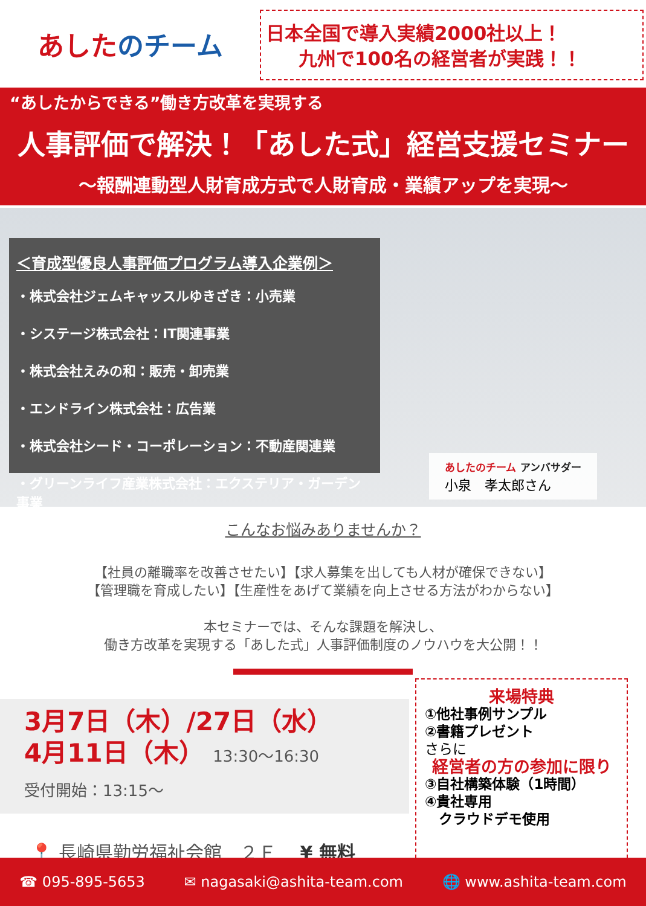あした のチーム
日本全国で導入実績2000社以上！
九州で100名の経営者が実践！！
“あしたからできる”働き方改革を実現する
人事評価で解決！「あした式」経営支援セミナー
～報酬連動型人財育成方式で人財育成・業績アップを実現～
＜育成型優良人事評価プログラム導入企業例＞
・株式会社ジェムキャッスルゆきざき：小売業
・システージ株式会社：IT関連事業
・株式会社えみの和：販売・卸売業
・エンドライン株式会社：広告業
・株式会社シード・コーポレーション：不動産関連業
・グリーンライフ産業株式会社：エクステリア・ガーデン事業
あしたのチーム アンバサダー
小泉　孝太郎さん
こんなお悩みありませんか？
【社員の離職率を改善させたい】【求人募集を出しても人材が確保できない】
【管理職を育成したい】【生産性をあげて業績を向上させる方法がわからない】
本セミナーでは、そんな課題を解決し、
働き方改革を実現する「あした式」人事評価制度のノウハウを大公開！！
3月7日（木）/27日（水）
4月11日（木） 13:30～16:30
受付開始：13:15～
📍 長崎県勤労福祉会館　２Ｆ ¥ 無料
来場特典
①他社事例サンプル
②書籍プレゼント
さらに
経営者の方の参加に限り
③自社構築体験（1時間）
④貴社専用
　クラウドデモ使用
☎ 095-895-5653 ✉ nagasaki@ashita-team.com 🌐 www.ashita-team.com